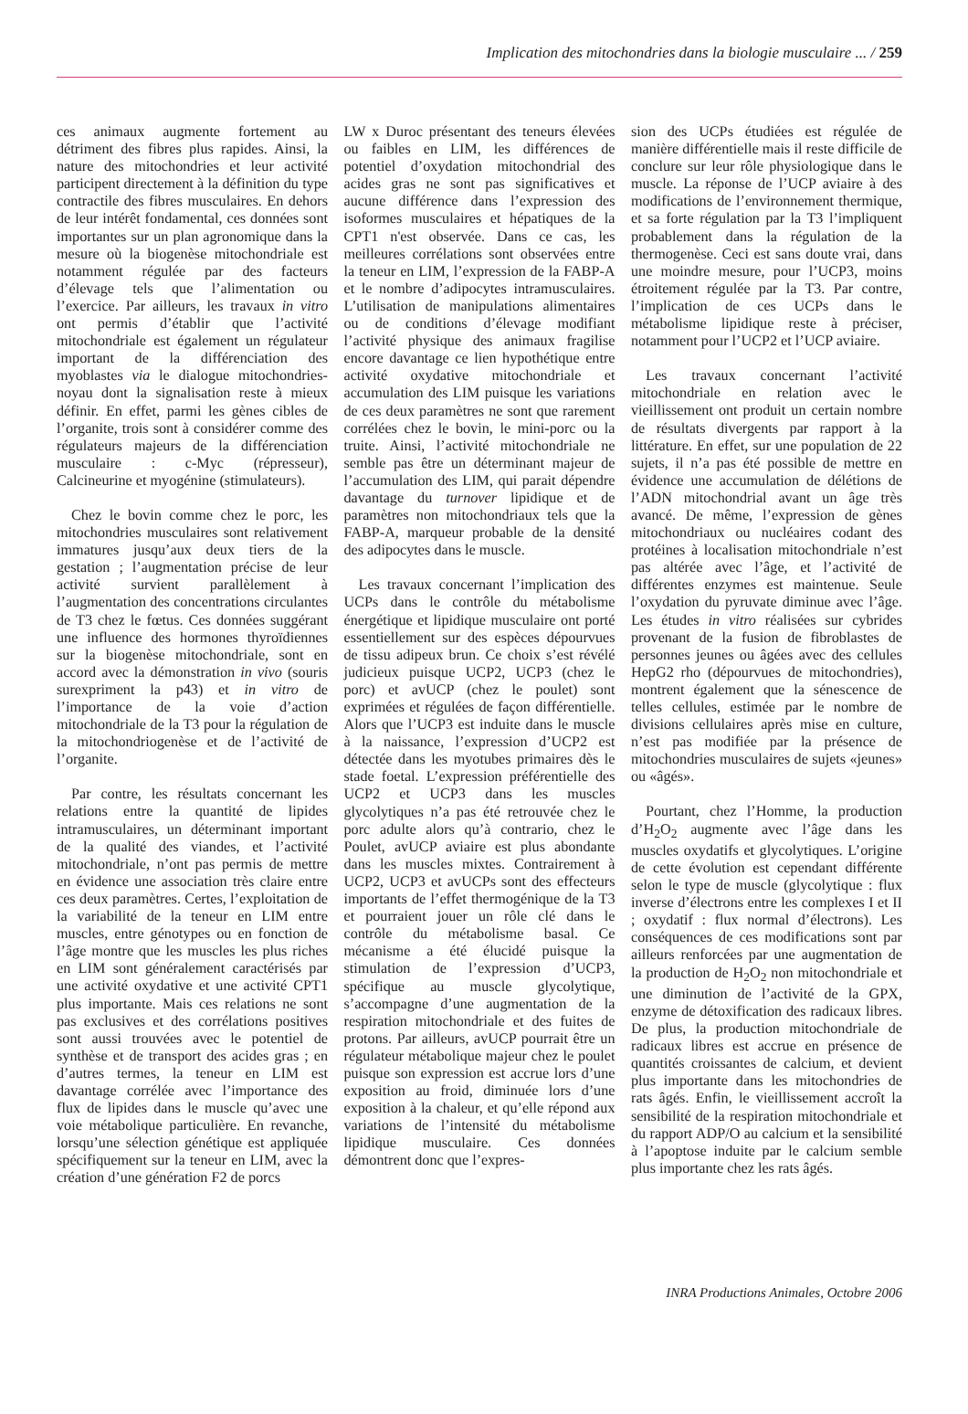Implication des mitochondries dans la biologie musculaire ... / 259
ces animaux augmente fortement au détriment des fibres plus rapides. Ainsi, la nature des mitochondries et leur activité participent directement à la définition du type contractile des fibres musculaires. En dehors de leur intérêt fondamental, ces données sont importantes sur un plan agronomique dans la mesure où la biogenèse mitochondriale est notamment régulée par des facteurs d’élevage tels que l’alimentation ou l’exercice. Par ailleurs, les travaux in vitro ont permis d’établir que l’activité mitochondriale est également un régulateur important de la différenciation des myoblastes via le dialogue mitochondries-noyau dont la signalisation reste à mieux définir. En effet, parmi les gènes cibles de l’organite, trois sont à considérer comme des régulateurs majeurs de la différenciation musculaire : c-Myc (répresseur), Calcineurine et myogénine (stimulateurs).
Chez le bovin comme chez le porc, les mitochondries musculaires sont relativement immatures jusqu’aux deux tiers de la gestation ; l’augmentation précise de leur activité survient parallèlement à l’augmentation des concentrations circulantes de T3 chez le fœtus. Ces données suggérant une influence des hormones thyroïdiennes sur la biogenèse mitochondriale, sont en accord avec la démonstration in vivo (souris surexpriment la p43) et in vitro de l’importance de la voie d’action mitochondriale de la T3 pour la régulation de la mitochondriogenèse et de l’activité de l’organite.
Par contre, les résultats concernant les relations entre la quantité de lipides intramusculaires, un déterminant important de la qualité des viandes, et l’activité mitochondriale, n’ont pas permis de mettre en évidence une association très claire entre ces deux paramètres. Certes, l’exploitation de la variabilité de la teneur en LIM entre muscles, entre génotypes ou en fonction de l’âge montre que les muscles les plus riches en LIM sont généralement caractérisés par une activité oxydative et une activité CPT1 plus importante. Mais ces relations ne sont pas exclusives et des corrélations positives sont aussi trouvées avec le potentiel de synthèse et de transport des acides gras ; en d’autres termes, la teneur en LIM est davantage corrélée avec l’importance des flux de lipides dans le muscle qu’avec une voie métabolique particulière. En revanche, lorsqu’une sélection génétique est appliquée spécifiquement sur la teneur en LIM, avec la création d’une génération F2 de porcs
LW x Duroc présentant des teneurs élevées ou faibles en LIM, les différences de potentiel d’oxydation mitochondrial des acides gras ne sont pas significatives et aucune différence dans l’expression des isoformes musculaires et hépatiques de la CPT1 n'est observée. Dans ce cas, les meilleures corrélations sont observées entre la teneur en LIM, l’expression de la FABP-A et le nombre d’adipocytes intramusculaires. L’utilisation de manipulations alimentaires ou de conditions d’élevage modifiant l’activité physique des animaux fragilise encore davantage ce lien hypothétique entre activité oxydative mitochondriale et accumulation des LIM puisque les variations de ces deux paramètres ne sont que rarement corrélées chez le bovin, le mini-porc ou la truite. Ainsi, l’activité mitochondriale ne semble pas être un déterminant majeur de l’accumulation des LIM, qui parait dépendre davantage du turnover lipidique et de paramètres non mitochondriaux tels que la FABP-A, marqueur probable de la densité des adipocytes dans le muscle.
Les travaux concernant l’implication des UCPs dans le contrôle du métabolisme énergétique et lipidique musculaire ont porté essentiellement sur des espèces dépourvues de tissu adipeux brun. Ce choix s’est révélé judicieux puisque UCP2, UCP3 (chez le porc) et avUCP (chez le poulet) sont exprimées et régulées de façon différentielle. Alors que l’UCP3 est induite dans le muscle à la naissance, l’expression d’UCP2 est détectée dans les myotubes primaires dès le stade foetal. L’expression préférentielle des UCP2 et UCP3 dans les muscles glycolytiques n’a pas été retrouvée chez le porc adulte alors qu’à contrario, chez le Poulet, avUCP aviaire est plus abondante dans les muscles mixtes. Contrairement à UCP2, UCP3 et avUCPs sont des effecteurs importants de l’effet thermogénique de la T3 et pourraient jouer un rôle clé dans le contrôle du métabolisme basal. Ce mécanisme a été élucidé puisque la stimulation de l’expression d’UCP3, spécifique au muscle glycolytique, s’accompagne d’une augmentation de la respiration mitochondriale et des fuites de protons. Par ailleurs, avUCP pourrait être un régulateur métabolique majeur chez le poulet puisque son expression est accrue lors d’une exposition au froid, diminuée lors d’une exposition à la chaleur, et qu’elle répond aux variations de l’intensité du métabolisme lipidique musculaire. Ces données démontrent donc que l’expres-
sion des UCPs étudiées est régulée de manière différentielle mais il reste difficile de conclure sur leur rôle physiologique dans le muscle. La réponse de l’UCP aviaire à des modifications de l’environnement thermique, et sa forte régulation par la T3 l’impliquent probablement dans la régulation de la thermogenèse. Ceci est sans doute vrai, dans une moindre mesure, pour l’UCP3, moins étroitement régulée par la T3. Par contre, l’implication de ces UCPs dans le métabolisme lipidique reste à préciser, notamment pour l’UCP2 et l’UCP aviaire.
Les travaux concernant l’activité mitochondriale en relation avec le vieillissement ont produit un certain nombre de résultats divergents par rapport à la littérature. En effet, sur une population de 22 sujets, il n’a pas été possible de mettre en évidence une accumulation de délétions de l’ADN mitochondrial avant un âge très avancé. De même, l’expression de gènes mitochondriaux ou nucléaires codant des protéines à localisation mitochondriale n’est pas altérée avec l’âge, et l’activité de différentes enzymes est maintenue. Seule l’oxydation du pyruvate diminue avec l’âge. Les études in vitro réalisées sur cybrides provenant de la fusion de fibroblastes de personnes jeunes ou âgées avec des cellules HepG2 rho (dépourvues de mitochondries), montrent également que la sénescence de telles cellules, estimée par le nombre de divisions cellulaires après mise en culture, n’est pas modifiée par la présence de mitochondries musculaires de sujets «jeunes» ou «âgés».
Pourtant, chez l’Homme, la production d’H<sub>2</sub>O<sub>2</sub> augmente avec l’âge dans les muscles oxydatifs et glycolytiques. L’origine de cette évolution est cependant différente selon le type de muscle (glycolytique : flux inverse d’électrons entre les complexes I et II ; oxydatif : flux normal d’électrons). Les conséquences de ces modifications sont par ailleurs renforcées par une augmentation de la production de H<sub>2</sub>O<sub>2</sub> non mitochondriale et une diminution de l’activité de la GPX, enzyme de détoxification des radicaux libres. De plus, la production mitochondriale de radicaux libres est accrue en présence de quantités croissantes de calcium, et devient plus importante dans les mitochondries de rats âgés. Enfin, le vieillissement accroît la sensibilité de la respiration mitochondriale et du rapport ADP/O au calcium et la sensibilité à l’apoptose induite par le calcium semble plus importante chez les rats âgés.
INRA Productions Animales, Octobre 2006